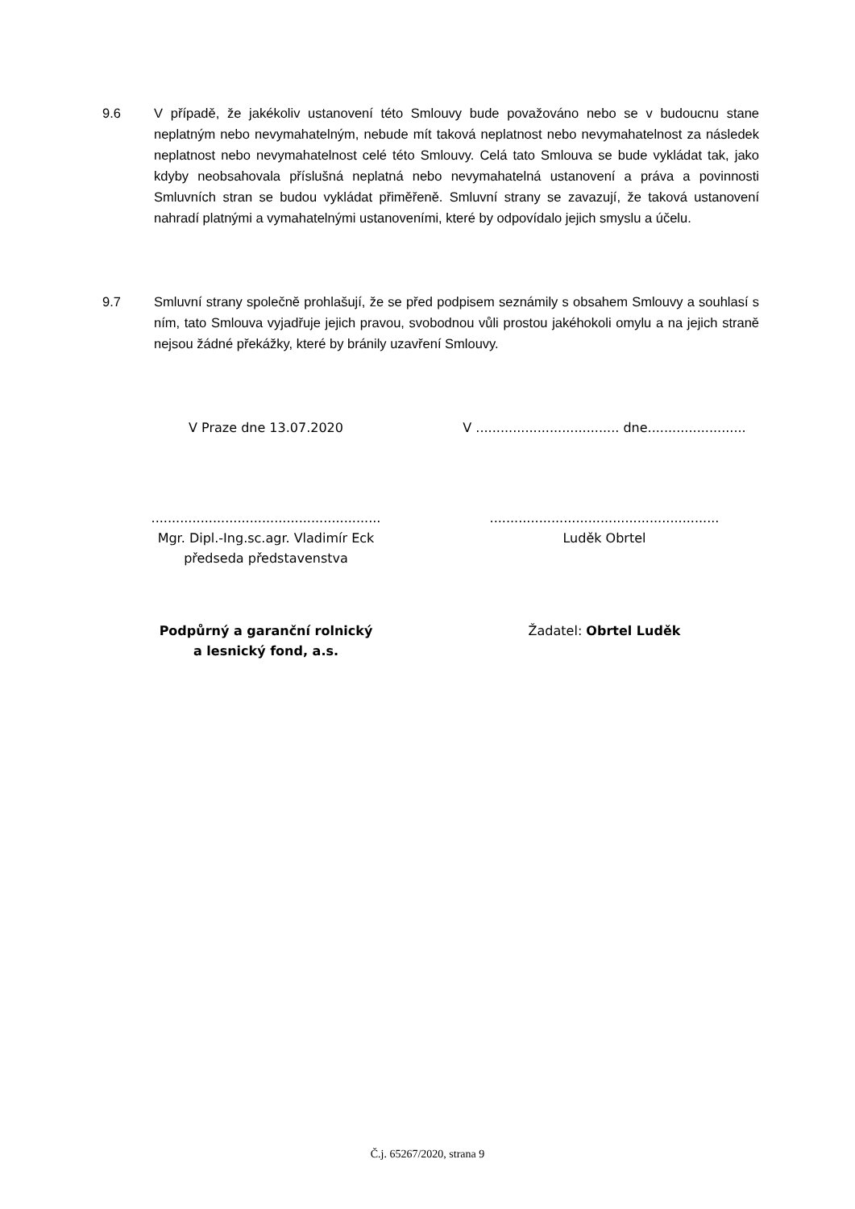9.6 V případě, že jakékoliv ustanovení této Smlouvy bude považováno nebo se v budoucnu stane neplatným nebo nevymahatelným, nebude mít taková neplatnost nebo nevymahatelnost za následek neplatnost nebo nevymahatelnost celé této Smlouvy. Celá tato Smlouva se bude vykládat tak, jako kdyby neobsahovala příslušná neplatná nebo nevymahatelná ustanovení a práva a povinnosti Smluvních stran se budou vykládat přiměřeně. Smluvní strany se zavazují, že taková ustanovení nahradí platnými a vymahatelnými ustanoveními, které by odpovídalo jejich smyslu a účelu.
9.7 Smluvní strany společně prohlašují, že se před podpisem seznámily s obsahem Smlouvy a souhlasí s ním, tato Smlouva vyjadřuje jejich pravou, svobodnou vůli prostou jakéhokoli omylu a na jejich straně nejsou žádné překážky, které by bránily uzavření Smlouvy.
V Praze dne 13.07.2020 V ................................... dne........................
........................................................
Mgr. Dipl.-Ing.sc.agr. Vladimír Eck
předseda představenstva
........................................................
Luděk Obrtel
Podpůrný a garanční rolnický
a lesnický fond, a.s.
Žadatel: Obrtel Luděk
Č.j. 65267/2020, strana 9